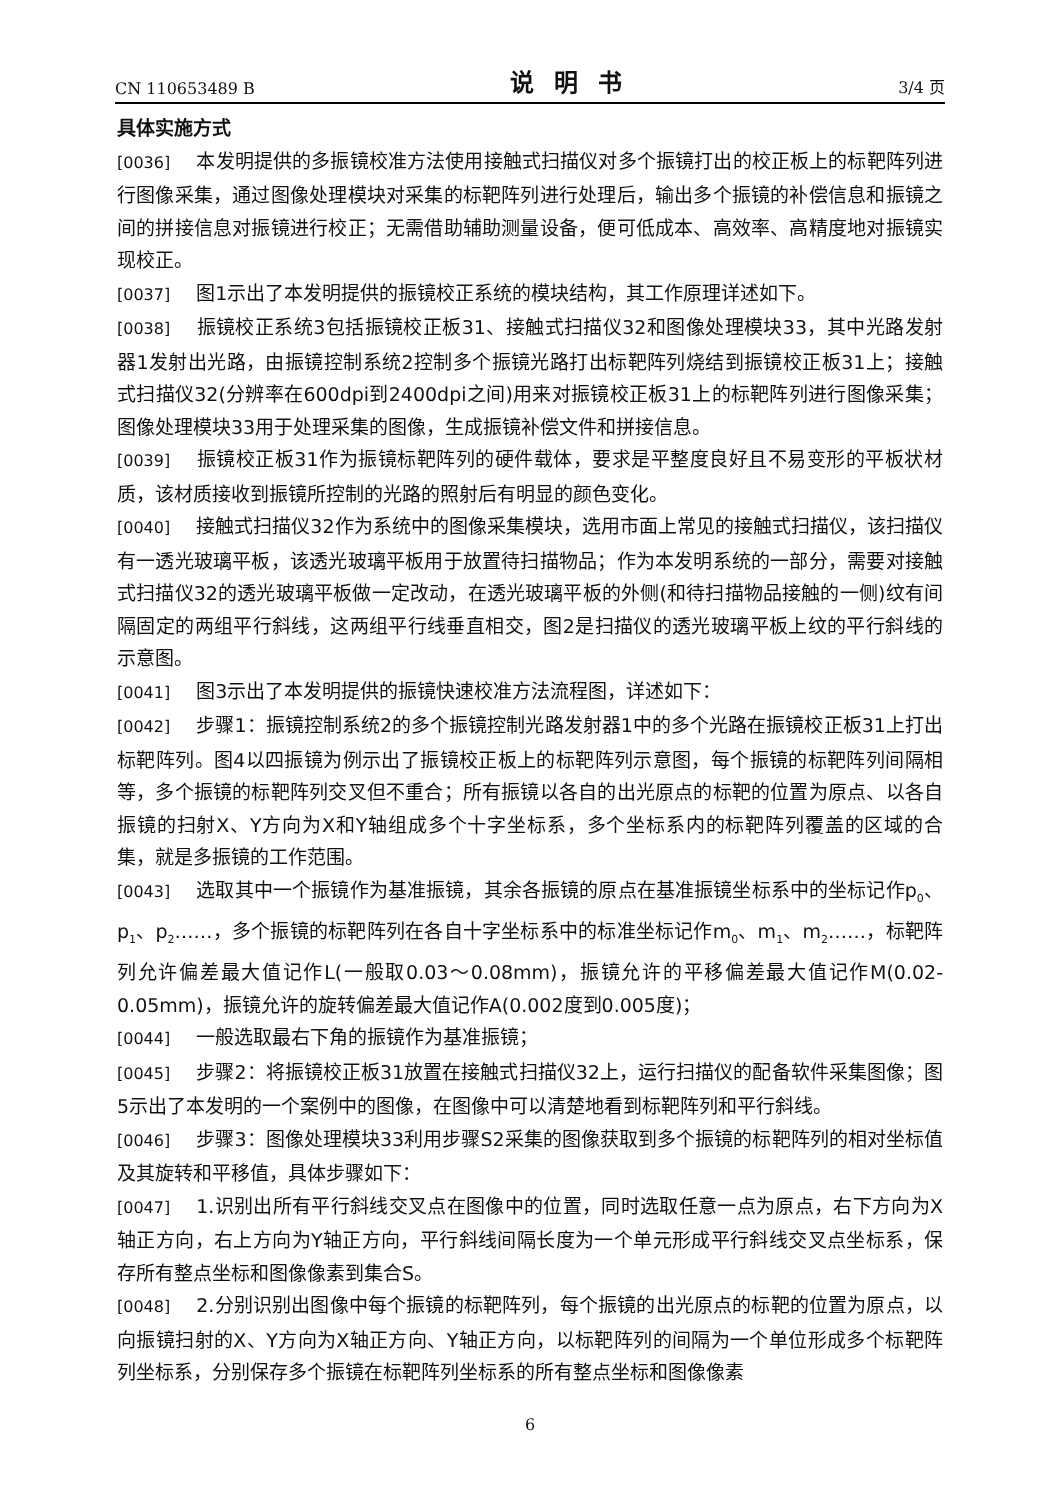CN 110653489 B 说明书 3/4 页
具体实施方式
[0036] 本发明提供的多振镜校准方法使用接触式扫描仪对多个振镜打出的校正板上的标靶阵列进行图像采集，通过图像处理模块对采集的标靶阵列进行处理后，输出多个振镜的补偿信息和振镜之间的拼接信息对振镜进行校正；无需借助辅助测量设备，便可低成本、高效率、高精度地对振镜实现校正。
[0037] 图1示出了本发明提供的振镜校正系统的模块结构，其工作原理详述如下。
[0038] 振镜校正系统3包括振镜校正板31、接触式扫描仪32和图像处理模块33，其中光路发射器1发射出光路，由振镜控制系统2控制多个振镜光路打出标靶阵列烧结到振镜校正板31上；接触式扫描仪32(分辨率在600dpi到2400dpi之间)用来对振镜校正板31上的标靶阵列进行图像采集；图像处理模块33用于处理采集的图像，生成振镜补偿文件和拼接信息。
[0039] 振镜校正板31作为振镜标靶阵列的硬件载体，要求是平整度良好且不易变形的平板状材质，该材质接收到振镜所控制的光路的照射后有明显的颜色变化。
[0040] 接触式扫描仪32作为系统中的图像采集模块，选用市面上常见的接触式扫描仪，该扫描仪有一透光玻璃平板，该透光玻璃平板用于放置待扫描物品；作为本发明系统的一部分，需要对接触式扫描仪32的透光玻璃平板做一定改动，在透光玻璃平板的外侧(和待扫描物品接触的一侧)纹有间隔固定的两组平行斜线，这两组平行线垂直相交，图2是扫描仪的透光玻璃平板上纹的平行斜线的示意图。
[0041] 图3示出了本发明提供的振镜快速校准方法流程图，详述如下：
[0042] 步骤1：振镜控制系统2的多个振镜控制光路发射器1中的多个光路在振镜校正板31上打出标靶阵列。图4以四振镜为例示出了振镜校正板上的标靶阵列示意图，每个振镜的标靶阵列间隔相等，多个振镜的标靶阵列交叉但不重合；所有振镜以各自的出光原点的标靶的位置为原点、以各自振镜的扫射X、Y方向为X和Y轴组成多个十字坐标系，多个坐标系内的标靶阵列覆盖的区域的合集，就是多振镜的工作范围。
[0043] 选取其中一个振镜作为基准振镜，其余各振镜的原点在基准振镜坐标系中的坐标记作p<sub>0</sub>、p<sub>1</sub>、p<sub>2</sub>……，多个振镜的标靶阵列在各自十字坐标系中的标准坐标记作m<sub>0</sub>、m<sub>1</sub>、m<sub>2</sub>……，标靶阵列允许偏差最大值记作L(一般取0.03～0.08mm)，振镜允许的平移偏差最大值记作M(0.02-0.05mm)，振镜允许的旋转偏差最大值记作A(0.002度到0.005度)；
[0044] 一般选取最右下角的振镜作为基准振镜；
[0045] 步骤2：将振镜校正板31放置在接触式扫描仪32上，运行扫描仪的配备软件采集图像；图5示出了本发明的一个案例中的图像，在图像中可以清楚地看到标靶阵列和平行斜线。
[0046] 步骤3：图像处理模块33利用步骤S2采集的图像获取到多个振镜的标靶阵列的相对坐标值及其旋转和平移值，具体步骤如下：
[0047] 1.识别出所有平行斜线交叉点在图像中的位置，同时选取任意一点为原点，右下方向为X轴正方向，右上方向为Y轴正方向，平行斜线间隔长度为一个单元形成平行斜线交叉点坐标系，保存所有整点坐标和图像像素到集合S。
[0048] 2.分别识别出图像中每个振镜的标靶阵列，每个振镜的出光原点的标靶的位置为原点，以向振镜扫射的X、Y方向为X轴正方向、Y轴正方向，以标靶阵列的间隔为一个单位形成多个标靶阵列坐标系，分别保存多个振镜在标靶阵列坐标系的所有整点坐标和图像像素
6